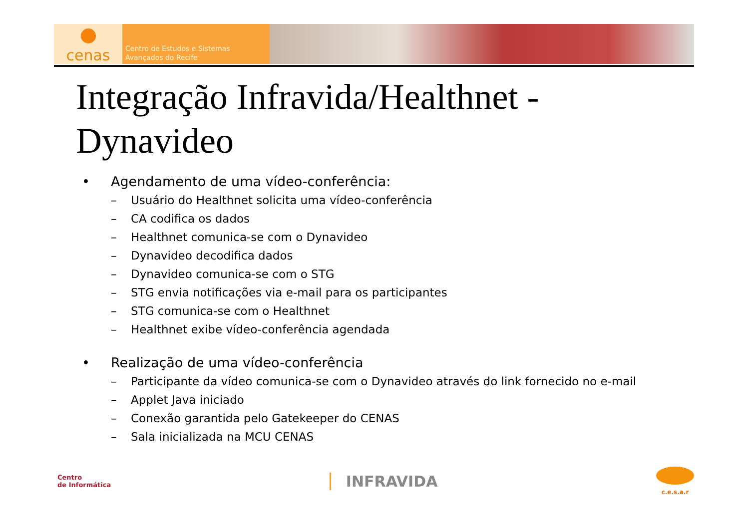cenas
Centro de Estudos e Sistemas
Avançados do Recife
Integração Infravida/Healthnet - Dynavideo
• Agendamento de uma vídeo-conferência:
– Usuário do Healthnet solicita uma vídeo-conferência
– CA codifica os dados
– Healthnet comunica-se com o Dynavideo
– Dynavideo decodifica dados
– Dynavideo comunica-se com o STG
– STG envia notificações via e-mail para os participantes
– STG comunica-se com o Healthnet
– Healthnet exibe vídeo-conferência agendada
• Realização de uma vídeo-conferência
– Participante da vídeo comunica-se com o Dynavideo através do link fornecido no e-mail
– Applet Java iniciado
– Conexão garantida pelo Gatekeeper do CENAS
– Sala inicializada na MCU CENAS
Centro
de Informática
INFRAVIDA
c.e.s.a.r